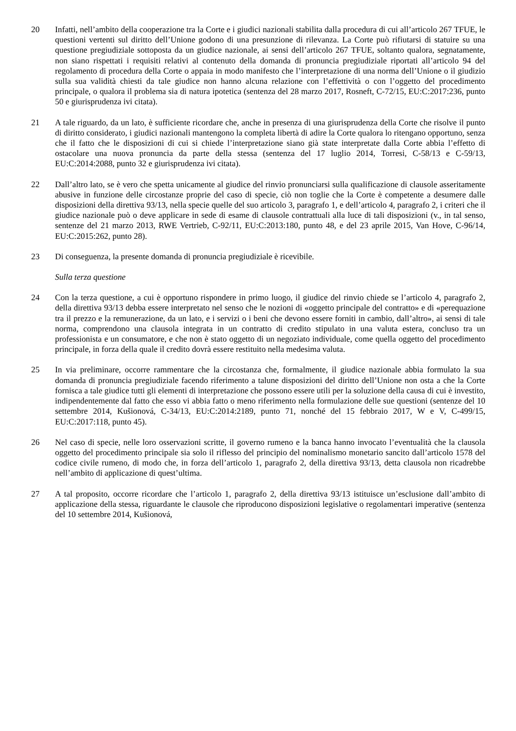20 Infatti, nell’ambito della cooperazione tra la Corte e i giudici nazionali stabilita dalla procedura di cui all’articolo 267 TFUE, le questioni vertenti sul diritto dell’Unione godono di una presunzione di rilevanza. La Corte può rifiutarsi di statuire su una questione pregiudiziale sottoposta da un giudice nazionale, ai sensi dell’articolo 267 TFUE, soltanto qualora, segnatamente, non siano rispettati i requisiti relativi al contenuto della domanda di pronuncia pregiudiziale riportati all’articolo 94 del regolamento di procedura della Corte o appaia in modo manifesto che l’interpretazione di una norma dell’Unione o il giudizio sulla sua validità chiesti da tale giudice non hanno alcuna relazione con l’effettività o con l’oggetto del procedimento principale, o qualora il problema sia di natura ipotetica (sentenza del 28 marzo 2017, Rosneft, C‑72/15, EU:C:2017:236, punto 50 e giurisprudenza ivi citata).
21 A tale riguardo, da un lato, è sufficiente ricordare che, anche in presenza di una giurisprudenza della Corte che risolve il punto di diritto considerato, i giudici nazionali mantengono la completa libertà di adire la Corte qualora lo ritengano opportuno, senza che il fatto che le disposizioni di cui si chiede l’interpretazione siano già state interpretate dalla Corte abbia l’effetto di ostacolare una nuova pronuncia da parte della stessa (sentenza del 17 luglio 2014, Torresi, C‑58/13 e C‑59/13, EU:C:2014:2088, punto 32 e giurisprudenza ivi citata).
22 Dall’altro lato, se è vero che spetta unicamente al giudice del rinvio pronunciarsi sulla qualificazione di clausole asseritamente abusive in funzione delle circostanze proprie del caso di specie, ciò non toglie che la Corte è competente a desumere dalle disposizioni della direttiva 93/13, nella specie quelle del suo articolo 3, paragrafo 1, e dell’articolo 4, paragrafo 2, i criteri che il giudice nazionale può o deve applicare in sede di esame di clausole contrattuali alla luce di tali disposizioni (v., in tal senso, sentenze del 21 marzo 2013, RWE Vertrieb, C‑92/11, EU:C:2013:180, punto 48, e del 23 aprile 2015, Van Hove, C‑96/14, EU:C:2015:262, punto 28).
23 Di conseguenza, la presente domanda di pronuncia pregiudiziale è ricevibile.
Sulla terza questione
24 Con la terza questione, a cui è opportuno rispondere in primo luogo, il giudice del rinvio chiede se l’articolo 4, paragrafo 2, della direttiva 93/13 debba essere interpretato nel senso che le nozioni di «oggetto principale del contratto» e di «perequazione tra il prezzo e la remunerazione, da un lato, e i servizi o i beni che devono essere forniti in cambio, dall’altro», ai sensi di tale norma, comprendono una clausola integrata in un contratto di credito stipulato in una valuta estera, concluso tra un professionista e un consumatore, e che non è stato oggetto di un negoziato individuale, come quella oggetto del procedimento principale, in forza della quale il credito dovrà essere restituito nella medesima valuta.
25 In via preliminare, occorre rammentare che la circostanza che, formalmente, il giudice nazionale abbia formulato la sua domanda di pronuncia pregiudiziale facendo riferimento a talune disposizioni del diritto dell’Unione non osta a che la Corte fornisca a tale giudice tutti gli elementi di interpretazione che possono essere utili per la soluzione della causa di cui è investito, indipendentemente dal fatto che esso vi abbia fatto o meno riferimento nella formulazione delle sue questioni (sentenze del 10 settembre 2014, Kušionová, C‑34/13, EU:C:2014:2189, punto 71, nonché del 15 febbraio 2017, W e V, C‑499/15, EU:C:2017:118, punto 45).
26 Nel caso di specie, nelle loro osservazioni scritte, il governo rumeno e la banca hanno invocato l’eventualità che la clausola oggetto del procedimento principale sia solo il riflesso del principio del nominalismo monetario sancito dall’articolo 1578 del codice civile rumeno, di modo che, in forza dell’articolo 1, paragrafo 2, della direttiva 93/13, detta clausola non ricadrebbe nell’ambito di applicazione di quest’ultima.
27 A tal proposito, occorre ricordare che l’articolo 1, paragrafo 2, della direttiva 93/13 istituisce un’esclusione dall’ambito di applicazione della stessa, riguardante le clausole che riproducono disposizioni legislative o regolamentari imperative (sentenza del 10 settembre 2014, Kušionová,